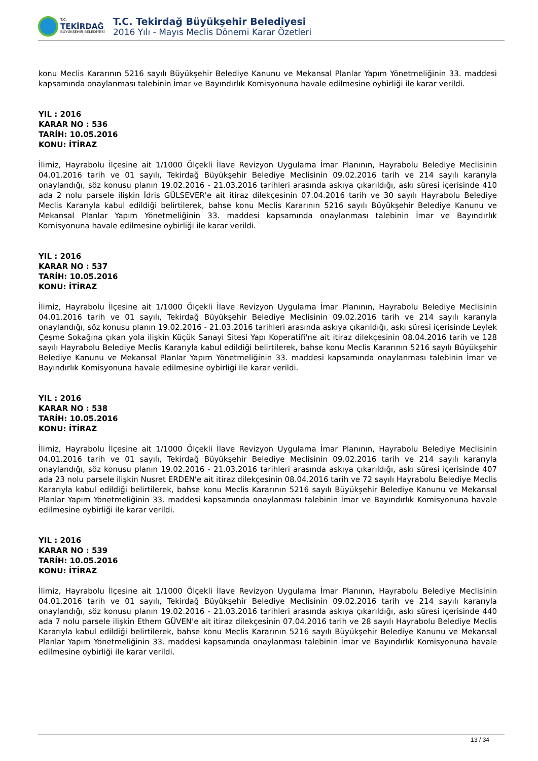T.C.
TEKİRDAĞ
BÜYÜKŞEHİR BELEDİYESİ
T.C. Tekirdağ Büyükşehir Belediyesi
2016 Yılı - Mayıs Meclis Dönemi Karar Özetleri
konu Meclis Kararının 5216 sayılı Büyükşehir Belediye Kanunu ve Mekansal Planlar Yapım Yönetmeliğinin 33. maddesi kapsamında onaylanması talebinin İmar ve Bayındırlık Komisyonuna havale edilmesine oybirliği ile karar verildi.
YIL : 2016
KARAR NO : 536
TARİH: 10.05.2016
KONU: İTİRAZ
İlimiz, Hayrabolu İlçesine ait 1/1000 Ölçekli İlave Revizyon Uygulama İmar Planının, Hayrabolu Belediye Meclisinin 04.01.2016 tarih ve 01 sayılı, Tekirdağ Büyükşehir Belediye Meclisinin 09.02.2016 tarih ve 214 sayılı kararıyla onaylandığı, söz konusu planın 19.02.2016 - 21.03.2016 tarihleri arasında askıya çıkarıldığı, askı süresi içerisinde 410 ada 2 nolu parsele ilişkin İdris GÜLSEVER'e ait itiraz dilekçesinin 07.04.2016 tarih ve 30 sayılı Hayrabolu Belediye Meclis Kararıyla kabul edildiği belirtilerek, bahse konu Meclis Kararının 5216 sayılı Büyükşehir Belediye Kanunu ve Mekansal Planlar Yapım Yönetmeliğinin 33. maddesi kapsamında onaylanması talebinin İmar ve Bayındırlık Komisyonuna havale edilmesine oybirliği ile karar verildi.
YIL : 2016
KARAR NO : 537
TARİH: 10.05.2016
KONU: İTİRAZ
İlimiz, Hayrabolu İlçesine ait 1/1000 Ölçekli İlave Revizyon Uygulama İmar Planının, Hayrabolu Belediye Meclisinin 04.01.2016 tarih ve 01 sayılı, Tekirdağ Büyükşehir Belediye Meclisinin 09.02.2016 tarih ve 214 sayılı kararıyla onaylandığı, söz konusu planın 19.02.2016 - 21.03.2016 tarihleri arasında askıya çıkarıldığı, askı süresi içerisinde Leylek Çeşme Sokağına çıkan yola ilişkin Küçük Sanayi Sitesi Yapı Koperatifi'ne ait itiraz dilekçesinin 08.04.2016 tarih ve 128 sayılı Hayrabolu Belediye Meclis Kararıyla kabul edildiği belirtilerek, bahse konu Meclis Kararının 5216 sayılı Büyükşehir Belediye Kanunu ve Mekansal Planlar Yapım Yönetmeliğinin 33. maddesi kapsamında onaylanması talebinin İmar ve Bayındırlık Komisyonuna havale edilmesine oybirliği ile karar verildi.
YIL : 2016
KARAR NO : 538
TARİH: 10.05.2016
KONU: İTİRAZ
İlimiz, Hayrabolu İlçesine ait 1/1000 Ölçekli İlave Revizyon Uygulama İmar Planının, Hayrabolu Belediye Meclisinin 04.01.2016 tarih ve 01 sayılı, Tekirdağ Büyükşehir Belediye Meclisinin 09.02.2016 tarih ve 214 sayılı kararıyla onaylandığı, söz konusu planın 19.02.2016 - 21.03.2016 tarihleri arasında askıya çıkarıldığı, askı süresi içerisinde 407 ada 23 nolu parsele ilişkin Nusret ERDEN'e ait itiraz dilekçesinin 08.04.2016 tarih ve 72 sayılı Hayrabolu Belediye Meclis Kararıyla kabul edildiği belirtilerek, bahse konu Meclis Kararının 5216 sayılı Büyükşehir Belediye Kanunu ve Mekansal Planlar Yapım Yönetmeliğinin 33. maddesi kapsamında onaylanması talebinin İmar ve Bayındırlık Komisyonuna havale edilmesine oybirliği ile karar verildi.
YIL : 2016
KARAR NO : 539
TARİH: 10.05.2016
KONU: İTİRAZ
İlimiz, Hayrabolu İlçesine ait 1/1000 Ölçekli İlave Revizyon Uygulama İmar Planının, Hayrabolu Belediye Meclisinin 04.01.2016 tarih ve 01 sayılı, Tekirdağ Büyükşehir Belediye Meclisinin 09.02.2016 tarih ve 214 sayılı kararıyla onaylandığı, söz konusu planın 19.02.2016 - 21.03.2016 tarihleri arasında askıya çıkarıldığı, askı süresi içerisinde 440 ada 7 nolu parsele ilişkin Ethem GÜVEN'e ait itiraz dilekçesinin 07.04.2016 tarih ve 28 sayılı Hayrabolu Belediye Meclis Kararıyla kabul edildiği belirtilerek, bahse konu Meclis Kararının 5216 sayılı Büyükşehir Belediye Kanunu ve Mekansal Planlar Yapım Yönetmeliğinin 33. maddesi kapsamında onaylanması talebinin İmar ve Bayındırlık Komisyonuna havale edilmesine oybirliği ile karar verildi.
13 / 34